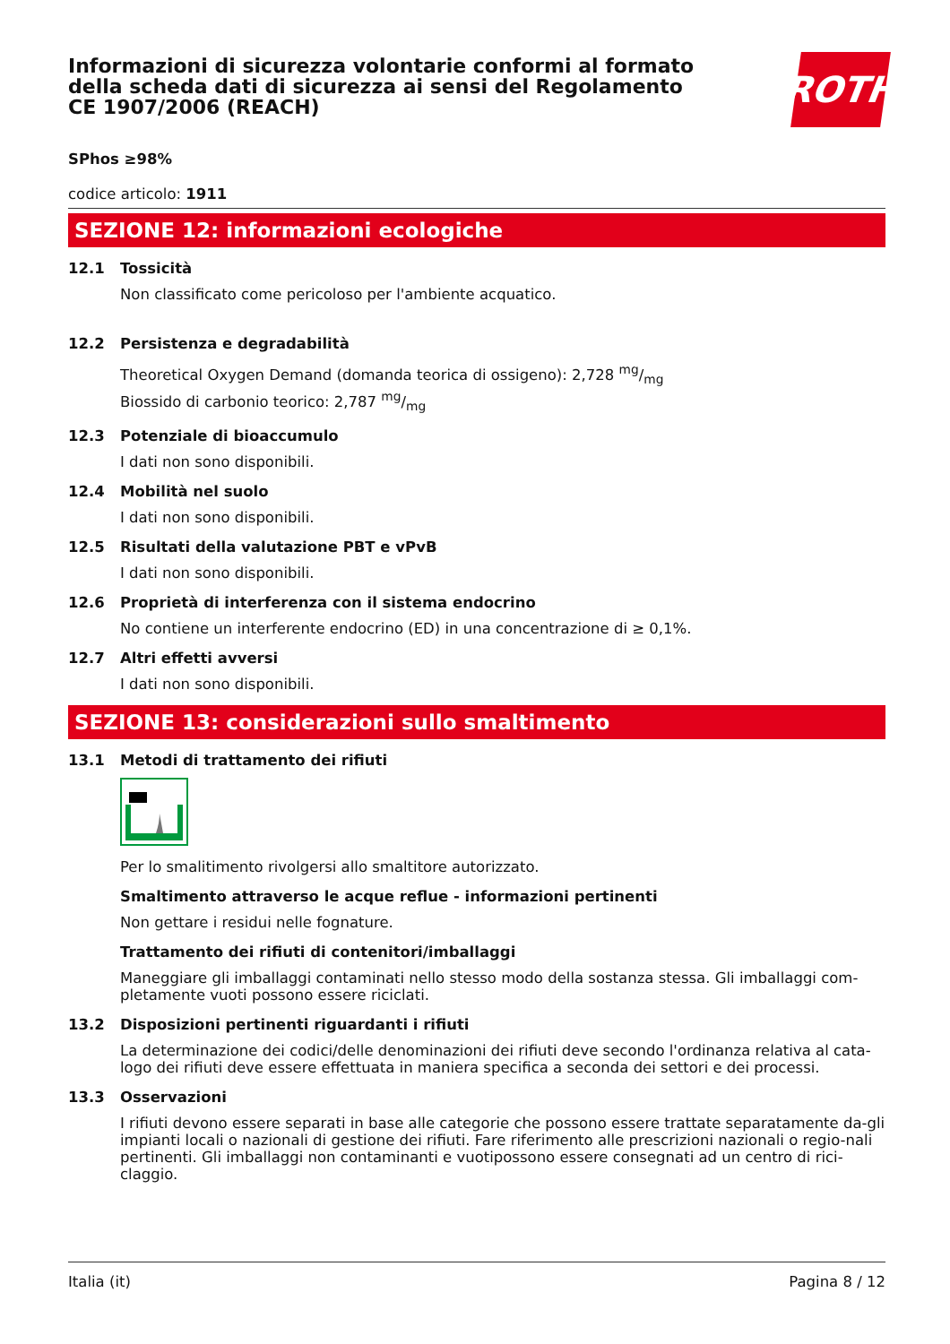Informazioni di sicurezza volontarie conformi al formato della scheda dati di sicurezza ai sensi del Regolamento CE 1907/2006 (REACH)
ROTH
SPhos ≥98%
codice articolo: 1911
SEZIONE 12: informazioni ecologiche
12.1 Tossicità
Non classificato come pericoloso per l'ambiente acquatico.
12.2 Persistenza e degradabilità
Theoretical Oxygen Demand (domanda teorica di ossigeno): 2,728 mg/mg
Biossido di carbonio teorico: 2,787 mg/mg
12.3 Potenziale di bioaccumulo
I dati non sono disponibili.
12.4 Mobilità nel suolo
I dati non sono disponibili.
12.5 Risultati della valutazione PBT e vPvB
I dati non sono disponibili.
12.6 Proprietà di interferenza con il sistema endocrino
No contiene un interferente endocrino (ED) in una concentrazione di ≥ 0,1%.
12.7 Altri effetti avversi
I dati non sono disponibili.
SEZIONE 13: considerazioni sullo smaltimento
13.1 Metodi di trattamento dei rifiuti
Per lo smalitimento rivolgersi allo smaltitore autorizzato.
Smaltimento attraverso le acque reflue - informazioni pertinenti
Non gettare i residui nelle fognature.
Trattamento dei rifiuti di contenitori/imballaggi
Maneggiare gli imballaggi contaminati nello stesso modo della sostanza stessa. Gli imballaggi com-pletamente vuoti possono essere riciclati.
13.2 Disposizioni pertinenti riguardanti i rifiuti
La determinazione dei codici/delle denominazioni dei rifiuti deve secondo l'ordinanza relativa al cata-logo dei rifiuti deve essere effettuata in maniera specifica a seconda dei settori e dei processi.
13.3 Osservazioni
I rifiuti devono essere separati in base alle categorie che possono essere trattate separatamente da-gli impianti locali o nazionali di gestione dei rifiuti. Fare riferimento alle prescrizioni nazionali o regio-nali pertinenti. Gli imballaggi non contaminanti e vuotipossono essere consegnati ad un centro di rici-claggio.
Italia (it) Pagina 8 / 12